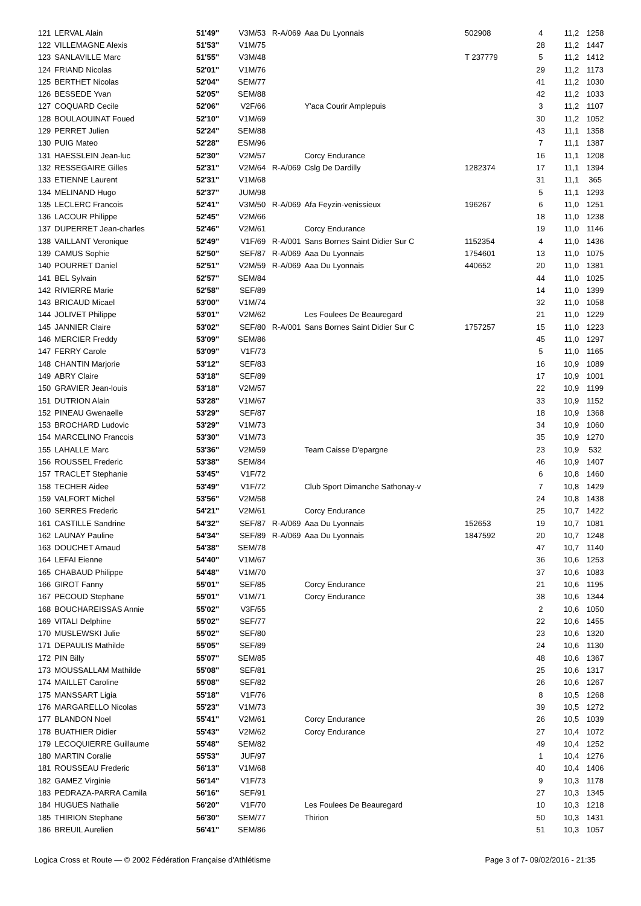| 121 | LERVAL Alain | 51'49'' | V3M/53 | R-A/069 | Aaa Du Lyonnais | 502908 | 4 | 11,2 | 1258 |
| 122 | VILLEMAGNE Alexis | 51'53'' | V1M/75 | | | | 28 | 11,2 | 1447 |
| 123 | SANLAVILLE Marc | 51'55'' | V3M/48 | | | T 237779 | 5 | 11,2 | 1412 |
| 124 | FRIAND Nicolas | 52'01'' | V1M/76 | | | | 29 | 11,2 | 1173 |
| 125 | BERTHET Nicolas | 52'04'' | SEM/77 | | | | 41 | 11,2 | 1030 |
| 126 | BESSEDE Yvan | 52'05'' | SEM/88 | | | | 42 | 11,2 | 1033 |
| 127 | COQUARD Cecile | 52'06'' | V2F/66 | | Y'aca Courir Amplepuis | | 3 | 11,2 | 1107 |
| 128 | BOULAOUINAT Foued | 52'10'' | V1M/69 | | | | 30 | 11,2 | 1052 |
| 129 | PERRET Julien | 52'24'' | SEM/88 | | | | 43 | 11,1 | 1358 |
| 130 | PUIG Mateo | 52'28'' | ESM/96 | | | | 7 | 11,1 | 1387 |
| 131 | HAESSLEIN Jean-luc | 52'30'' | V2M/57 | | Corcy Endurance | | 16 | 11,1 | 1208 |
| 132 | RESSEGAIRE Gilles | 52'31'' | V2M/64 | R-A/069 | Cslg De Dardilly | 1282374 | 17 | 11,1 | 1394 |
| 133 | ETIENNE Laurent | 52'31'' | V1M/68 | | | | 31 | 11,1 | 365 |
| 134 | MELINAND Hugo | 52'37'' | JUM/98 | | | | 5 | 11,1 | 1293 |
| 135 | LECLERC Francois | 52'41'' | V3M/50 | R-A/069 | Afa Feyzin-venissieux | 196267 | 6 | 11,0 | 1251 |
| 136 | LACOUR Philippe | 52'45'' | V2M/66 | | | | 18 | 11,0 | 1238 |
| 137 | DUPERRET Jean-charles | 52'46'' | V2M/61 | | Corcy Endurance | | 19 | 11,0 | 1146 |
| 138 | VAILLANT Veronique | 52'49'' | V1F/69 | R-A/001 | Sans Bornes Saint Didier Sur C | 1152354 | 4 | 11,0 | 1436 |
| 139 | CAMUS Sophie | 52'50'' | SEF/87 | R-A/069 | Aaa Du Lyonnais | 1754601 | 13 | 11,0 | 1075 |
| 140 | POURRET Daniel | 52'51'' | V2M/59 | R-A/069 | Aaa Du Lyonnais | 440652 | 20 | 11,0 | 1381 |
| 141 | BEL Sylvain | 52'57'' | SEM/84 | | | | 44 | 11,0 | 1025 |
| 142 | RIVIERRE Marie | 52'58'' | SEF/89 | | | | 14 | 11,0 | 1399 |
| 143 | BRICAUD Micael | 53'00'' | V1M/74 | | | | 32 | 11,0 | 1058 |
| 144 | JOLIVET Philippe | 53'01'' | V2M/62 | | Les Foulees De Beauregard | | 21 | 11,0 | 1229 |
| 145 | JANNIER Claire | 53'02'' | SEF/80 | R-A/001 | Sans Bornes Saint Didier Sur C | 1757257 | 15 | 11,0 | 1223 |
| 146 | MERCIER Freddy | 53'09'' | SEM/86 | | | | 45 | 11,0 | 1297 |
| 147 | FERRY Carole | 53'09'' | V1F/73 | | | | 5 | 11,0 | 1165 |
| 148 | CHANTIN Marjorie | 53'12'' | SEF/83 | | | | 16 | 10,9 | 1089 |
| 149 | ABRY Claire | 53'18'' | SEF/89 | | | | 17 | 10,9 | 1001 |
| 150 | GRAVIER Jean-louis | 53'18'' | V2M/57 | | | | 22 | 10,9 | 1199 |
| 151 | DUTRION Alain | 53'28'' | V1M/67 | | | | 33 | 10,9 | 1152 |
| 152 | PINEAU Gwenaelle | 53'29'' | SEF/87 | | | | 18 | 10,9 | 1368 |
| 153 | BROCHARD Ludovic | 53'29'' | V1M/73 | | | | 34 | 10,9 | 1060 |
| 154 | MARCELINO Francois | 53'30'' | V1M/73 | | | | 35 | 10,9 | 1270 |
| 155 | LAHALLE Marc | 53'36'' | V2M/59 | | Team Caisse D'epargne | | 23 | 10,9 | 532 |
| 156 | ROUSSEL Frederic | 53'38'' | SEM/84 | | | | 46 | 10,9 | 1407 |
| 157 | TRACLET Stephanie | 53'45'' | V1F/72 | | | | 6 | 10,8 | 1460 |
| 158 | TECHER Aidee | 53'49'' | V1F/72 | | Club Sport Dimanche Sathonay-v | | 7 | 10,8 | 1429 |
| 159 | VALFORT Michel | 53'56'' | V2M/58 | | | | 24 | 10,8 | 1438 |
| 160 | SERRES Frederic | 54'21'' | V2M/61 | | Corcy Endurance | | 25 | 10,7 | 1422 |
| 161 | CASTILLE Sandrine | 54'32'' | SEF/87 | R-A/069 | Aaa Du Lyonnais | 152653 | 19 | 10,7 | 1081 |
| 162 | LAUNAY Pauline | 54'34'' | SEF/89 | R-A/069 | Aaa Du Lyonnais | 1847592 | 20 | 10,7 | 1248 |
| 163 | DOUCHET Arnaud | 54'38'' | SEM/78 | | | | 47 | 10,7 | 1140 |
| 164 | LEFAI Eienne | 54'40'' | V1M/67 | | | | 36 | 10,6 | 1253 |
| 165 | CHABAUD Philippe | 54'48'' | V1M/70 | | | | 37 | 10,6 | 1083 |
| 166 | GIROT Fanny | 55'01'' | SEF/85 | | Corcy Endurance | | 21 | 10,6 | 1195 |
| 167 | PECOUD Stephane | 55'01'' | V1M/71 | | Corcy Endurance | | 38 | 10,6 | 1344 |
| 168 | BOUCHAREISSAS Annie | 55'02'' | V3F/55 | | | | 2 | 10,6 | 1050 |
| 169 | VITALI Delphine | 55'02'' | SEF/77 | | | | 22 | 10,6 | 1455 |
| 170 | MUSLEWSKI Julie | 55'02'' | SEF/80 | | | | 23 | 10,6 | 1320 |
| 171 | DEPAULIS Mathilde | 55'05'' | SEF/89 | | | | 24 | 10,6 | 1130 |
| 172 | PIN Billy | 55'07'' | SEM/85 | | | | 48 | 10,6 | 1367 |
| 173 | MOUSSALLAM Mathilde | 55'08'' | SEF/81 | | | | 25 | 10,6 | 1317 |
| 174 | MAILLET Caroline | 55'08'' | SEF/82 | | | | 26 | 10,6 | 1267 |
| 175 | MANSSART Ligia | 55'18'' | V1F/76 | | | | 8 | 10,5 | 1268 |
| 176 | MARGARELLO Nicolas | 55'23'' | V1M/73 | | | | 39 | 10,5 | 1272 |
| 177 | BLANDON Noel | 55'41'' | V2M/61 | | Corcy Endurance | | 26 | 10,5 | 1039 |
| 178 | BUATHIER Didier | 55'43'' | V2M/62 | | Corcy Endurance | | 27 | 10,4 | 1072 |
| 179 | LECOQUIERRE Guillaume | 55'48'' | SEM/82 | | | | 49 | 10,4 | 1252 |
| 180 | MARTIN Coralie | 55'53'' | JUF/97 | | | | 1 | 10,4 | 1276 |
| 181 | ROUSSEAU Frederic | 56'13'' | V1M/68 | | | | 40 | 10,4 | 1406 |
| 182 | GAMEZ Virginie | 56'14'' | V1F/73 | | | | 9 | 10,3 | 1178 |
| 183 | PEDRAZA-PARRA Camila | 56'16'' | SEF/91 | | | | 27 | 10,3 | 1345 |
| 184 | HUGUES Nathalie | 56'20'' | V1F/70 | | Les Foulees De Beauregard | | 10 | 10,3 | 1218 |
| 185 | THIRION Stephane | 56'30'' | SEM/77 | | Thirion | | 50 | 10,3 | 1431 |
| 186 | BREUIL Aurelien | 56'41'' | SEM/86 | | | | 51 | 10,3 | 1057 |
Logica Cross et Route — © 2002 Fédération Française d'Athlétisme Page 3 of 7- 09/02/2016 - 21:35